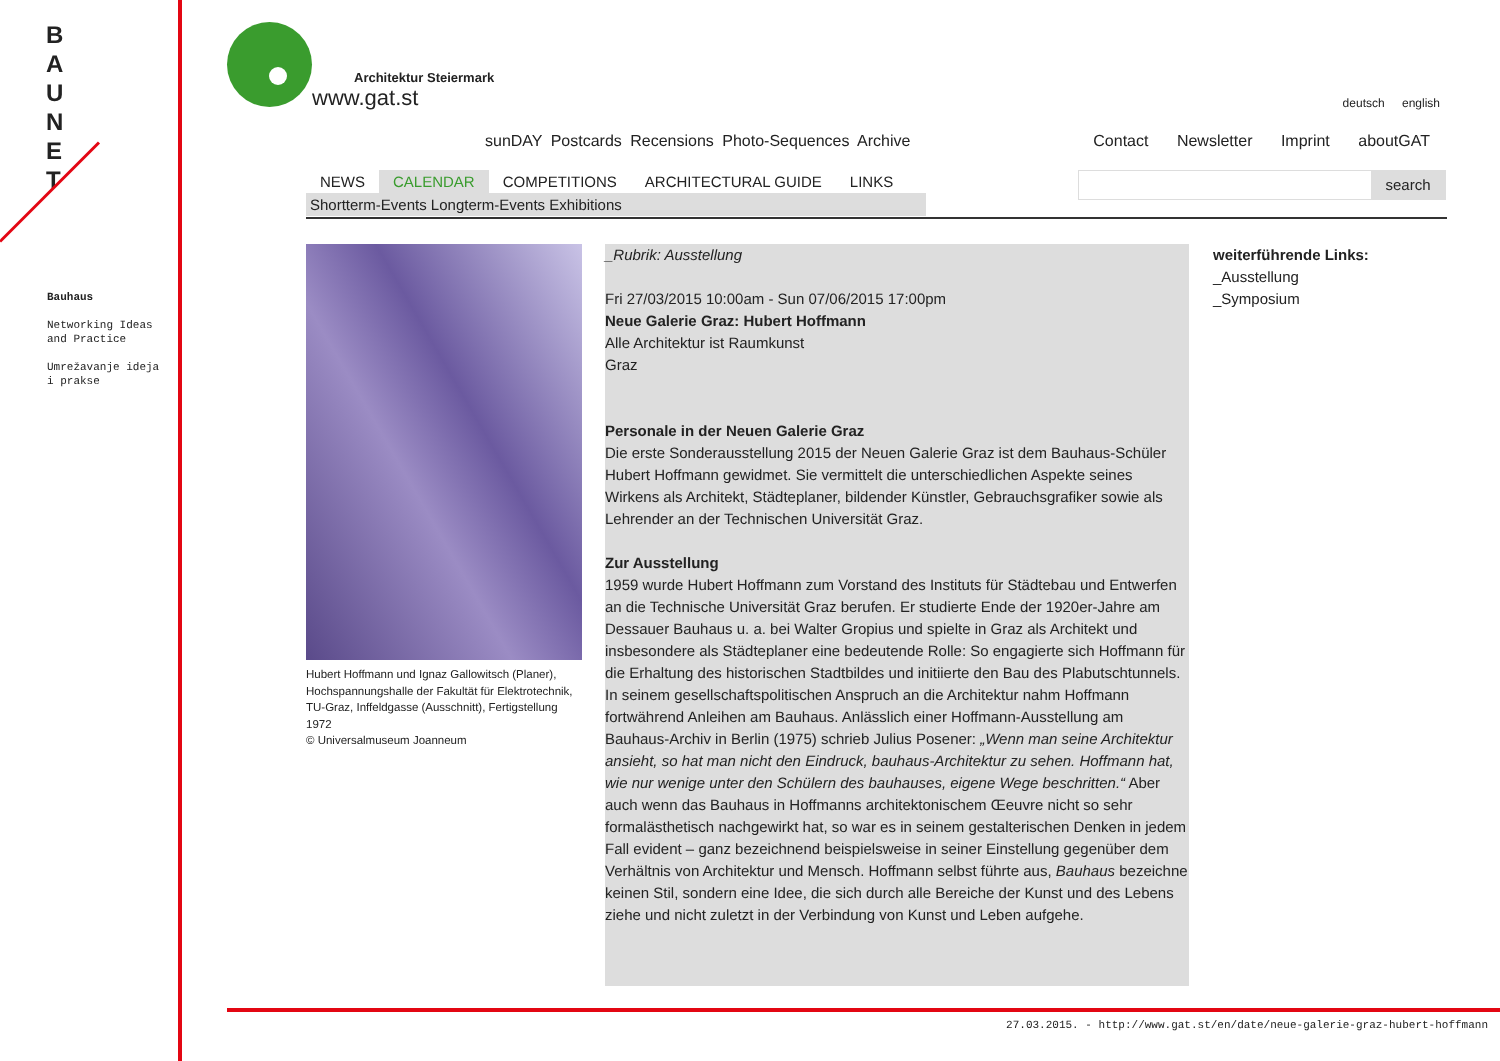B A U N E T
Bauhaus
Networking Ideas
and Practice
Umrežavanje ideja
i prakse
Architektur Steiermark
www.gat.st
deutsch english
sunDAY Postcards Recensions Photo-Sequences Archive
Contact Newsletter Imprint aboutGAT
NEWS CALENDAR COMPETITIONS ARCHITECTURAL GUIDE LINKS
Shortterm-Events Longterm-Events Exhibitions
search
Hubert Hoffmann und Ignaz Gallowitsch (Planer), Hochspannungshalle der Fakultät für Elektrotechnik, TU-Graz, Inffeldgasse (Ausschnitt), Fertigstellung 1972
© Universalmuseum Joanneum
_Rubrik: Ausstellung
Fri 27/03/2015 10:00am - Sun 07/06/2015 17:00pm
Neue Galerie Graz: Hubert Hoffmann
Alle Architektur ist Raumkunst
Graz
Personale in der Neuen Galerie Graz
Die erste Sonderausstellung 2015 der Neuen Galerie Graz ist dem Bauhaus-Schüler Hubert Hoffmann gewidmet. Sie vermittelt die unterschiedlichen Aspekte seines Wirkens als Architekt, Städteplaner, bildender Künstler, Gebrauchsgrafiker sowie als Lehrender an der Technischen Universität Graz.
Zur Ausstellung
1959 wurde Hubert Hoffmann zum Vorstand des Instituts für Städtebau und Entwerfen an die Technische Universität Graz berufen. Er studierte Ende der 1920er-Jahre am Dessauer Bauhaus u. a. bei Walter Gropius und spielte in Graz als Architekt und insbesondere als Städteplaner eine bedeutende Rolle: So engagierte sich Hoffmann für die Erhaltung des historischen Stadtbildes und initiierte den Bau des Plabutschtunnels. In seinem gesellschaftspolitischen Anspruch an die Architektur nahm Hoffmann fortwährend Anleihen am Bauhaus. Anlässlich einer Hoffmann-Ausstellung am Bauhaus-Archiv in Berlin (1975) schrieb Julius Posener: „Wenn man seine Architektur ansieht, so hat man nicht den Eindruck, bauhaus-Architektur zu sehen. Hoffmann hat, wie nur wenige unter den Schülern des bauhauses, eigene Wege beschritten.“ Aber auch wenn das Bauhaus in Hoffmanns architektonischem Œeuvre nicht so sehr formalästhetisch nachgewirkt hat, so war es in seinem gestalterischen Denken in jedem Fall evident – ganz bezeichnend beispielsweise in seiner Einstellung gegenüber dem Verhältnis von Architektur und Mensch. Hoffmann selbst führte aus, Bauhaus bezeichne keinen Stil, sondern eine Idee, die sich durch alle Bereiche der Kunst und des Lebens ziehe und nicht zuletzt in der Verbindung von Kunst und Leben aufgehe.
weiterführende Links:
_Ausstellung
_Symposium
27.03.2015. - http://www.gat.st/en/date/neue-galerie-graz-hubert-hoffmann